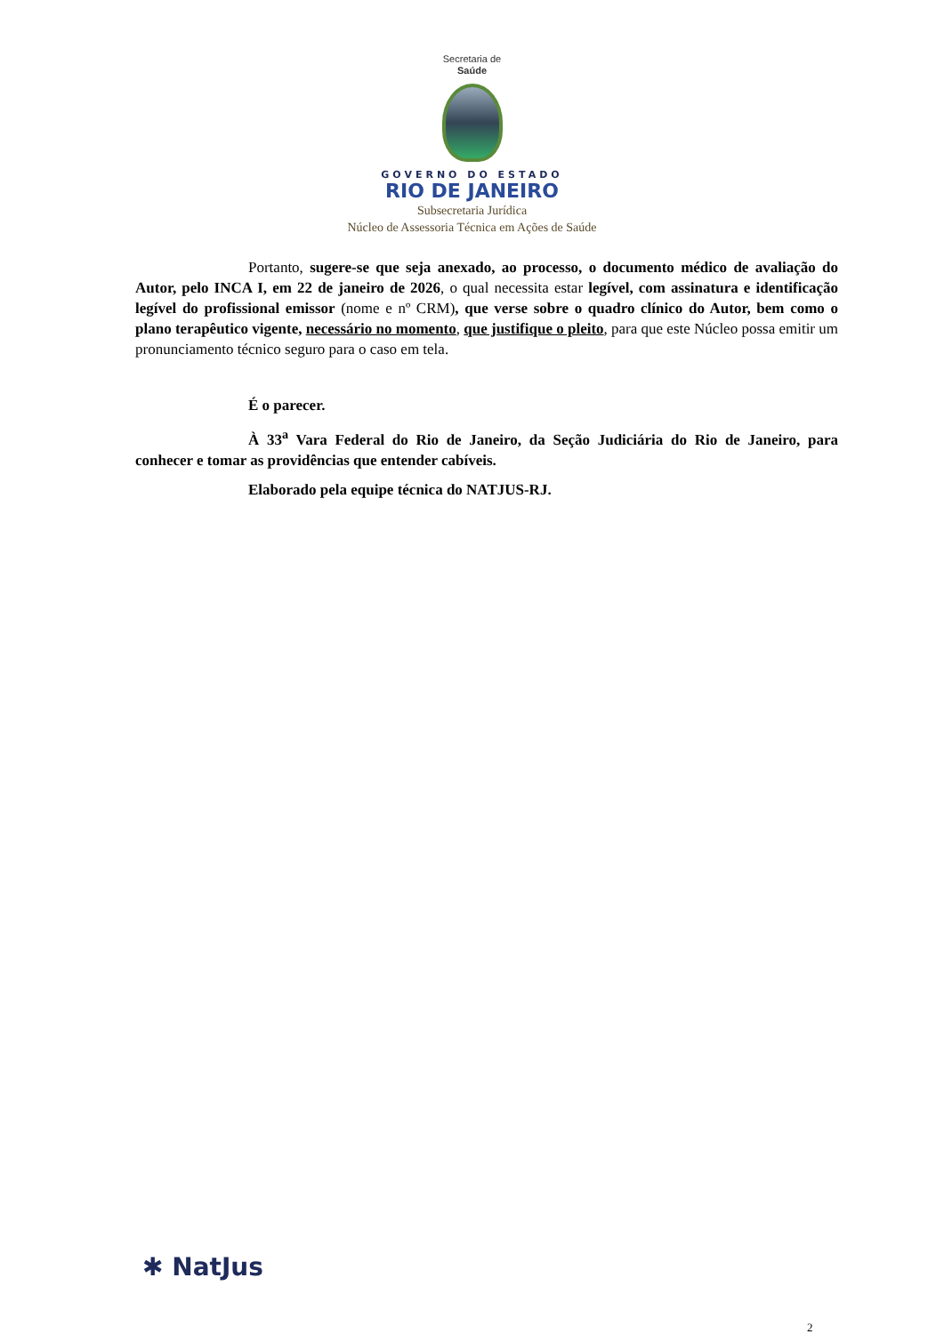Secretaria de
Saúde
GOVERNO DO ESTADO
RIO DE JANEIRO
Subsecretaria Jurídica
Núcleo de Assessoria Técnica em Ações de Saúde
Portanto, sugere-se que seja anexado, ao processo, o documento médico de avaliação do Autor, pelo INCA I, em 22 de janeiro de 2026, o qual necessita estar legível, com assinatura e identificação legível do profissional emissor (nome e nº CRM), que verse sobre o quadro clínico do Autor, bem como o plano terapêutico vigente, necessário no momento, que justifique o pleito, para que este Núcleo possa emitir um pronunciamento técnico seguro para o caso em tela.
É o parecer.
À 33<sup>a</sup> Vara Federal do Rio de Janeiro, da Seção Judiciária do Rio de Janeiro, para conhecer e tomar as providências que entender cabíveis.
Elaborado pela equipe técnica do NATJUS-RJ.
✱ NatJus
2